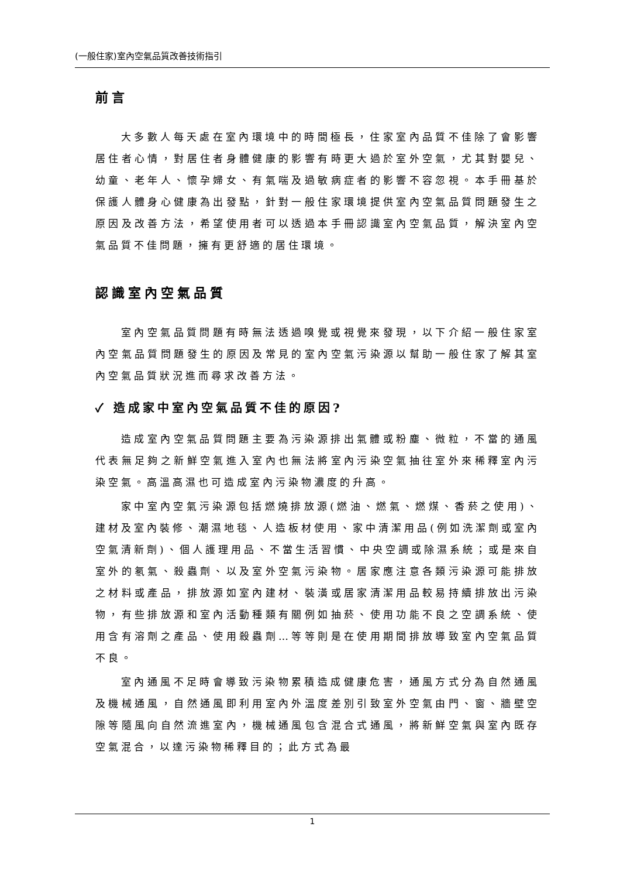(一般住家)室內空氣品質改善技術指引
前言
大多數人每天處在室內環境中的時間極長，住家室內品質不佳除了會影響居住者心情，對居住者身體健康的影響有時更大過於室外空氣，尤其對嬰兒、幼童、老年人、懷孕婦女、有氣喘及過敏病症者的影響不容忽視。本手冊基於保護人體身心健康為出發點，針對一般住家環境提供室內空氣品質問題發生之原因及改善方法，希望使用者可以透過本手冊認識室內空氣品質，解決室內空氣品質不佳問題，擁有更舒適的居住環境。
認識室內空氣品質
室內空氣品質問題有時無法透過嗅覺或視覺來發現，以下介紹一般住家室內空氣品質問題發生的原因及常見的室內空氣污染源以幫助一般住家了解其室內空氣品質狀況進而尋求改善方法。
✓ 造成家中室內空氣品質不佳的原因?
造成室內空氣品質問題主要為污染源排出氣體或粉塵、微粒，不當的通風代表無足夠之新鮮空氣進入室內也無法將室內污染空氣抽往室外來稀釋室內污染空氣。高溫高濕也可造成室內污染物濃度的升高。
家中室內空氣污染源包括燃燒排放源(燃油、燃氣、燃煤、香菸之使用)、建材及室內裝修、潮濕地毯、人造板材使用、家中清潔用品(例如洗潔劑或室內空氣清新劑)、個人護理用品、不當生活習慣、中央空調或除濕系統；或是來自室外的氡氣、殺蟲劑、以及室外空氣污染物。居家應注意各類污染源可能排放之材料或產品，排放源如室內建材、裝潢或居家清潔用品較易持續排放出污染物，有些排放源和室內活動種類有關例如抽菸、使用功能不良之空調系統、使用含有溶劑之產品、使用殺蟲劑…等等則是在使用期間排放導致室內空氣品質不良。
室內通風不足時會導致污染物累積造成健康危害，通風方式分為自然通風及機械通風，自然通風即利用室內外溫度差別引致室外空氣由門、窗、牆壁空隙等隨風向自然流進室內，機械通風包含混合式通風，將新鮮空氣與室內既存空氣混合，以達污染物稀釋目的；此方式為最
1